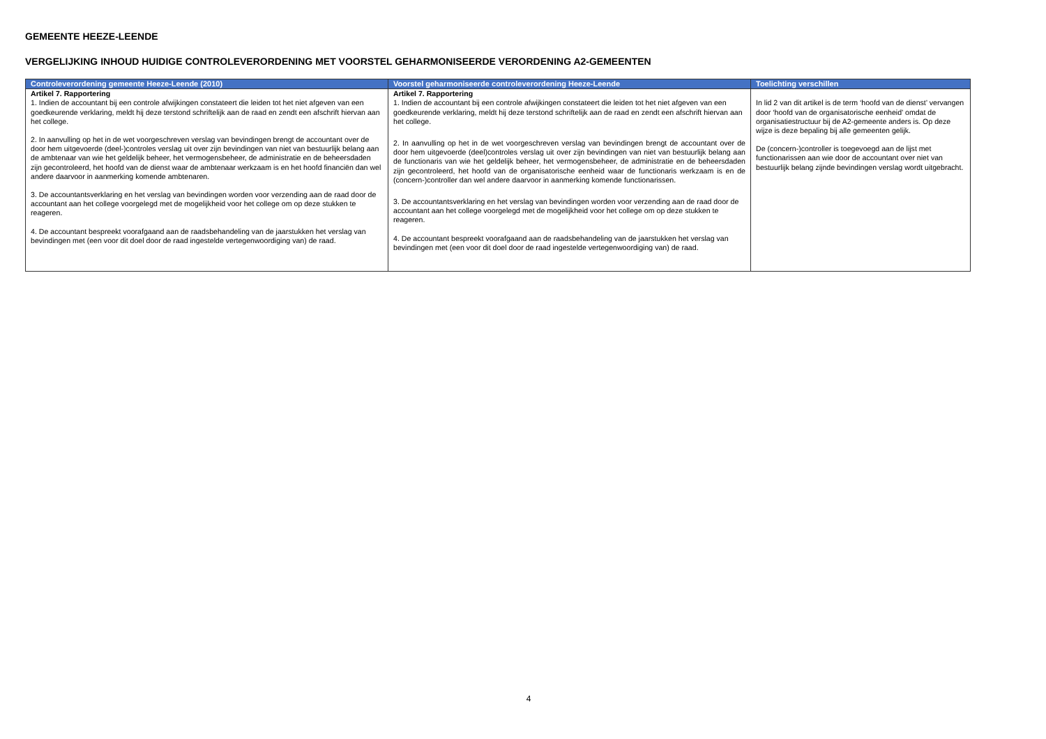GEMEENTE HEEZE-LEENDE
VERGELIJKING INHOUD HUIDIGE CONTROLEVERORDENING MET VOORSTEL GEHARMONISEERDE VERORDENING A2-GEMEENTEN
| Controleverordening gemeente Heeze-Leende (2010) | Voorstel geharmoniseerde controleverordening Heeze-Leende | Toelichting verschillen |
| --- | --- | --- |
| Artikel 7. Rapportering 1. Indien de accountant bij een controle afwijkingen constateert die leiden tot het niet afgeven van een goedkeurende verklaring, meldt hij deze terstond schriftelijk aan de raad en zendt een afschrift hiervan aan het college. 2. In aanvulling op het in de wet voorgeschreven verslag van bevindingen brengt de accountant over de door hem uitgevoerde (deel-)controles verslag uit over zijn bevindingen van niet van bestuurlijk belang aan de ambtenaar van wie het geldelijk beheer, het vermogensbeheer, de administratie en de beheersdaden zijn gecontroleerd, het hoofd van de dienst waar de ambtenaar werkzaam is en het hoofd financiën dan wel andere daarvoor in aanmerking komende ambtenaren. 3. De accountantsverklaring en het verslag van bevindingen worden voor verzending aan de raad door de accountant aan het college voorgelegd met de mogelijkheid voor het college om op deze stukken te reageren. 4. De accountant bespreekt voorafgaand aan de raadsbehandeling van de jaarstukken het verslag van bevindingen met (een voor dit doel door de raad ingestelde vertegenwoordiging van) de raad. | Artikel 7. Rapportering 1. Indien de accountant bij een controle afwijkingen constateert die leiden tot het niet afgeven van een goedkeurende verklaring, meldt hij deze terstond schriftelijk aan de raad en zendt een afschrift hiervan aan het college. 2. In aanvulling op het in de wet voorgeschreven verslag van bevindingen brengt de accountant over de door hem uitgevoerde (deel)controles verslag uit over zijn bevindingen van niet van bestuurlijk belang aan de functionaris van wie het geldelijk beheer, het vermogensbeheer, de administratie en de beheersdaden zijn gecontroleerd, het hoofd van de organisatorische eenheid waar de functionaris werkzaam is en de (concern-)controller dan wel andere daarvoor in aanmerking komende functionarissen. 3. De accountantsverklaring en het verslag van bevindingen worden voor verzending aan de raad door de accountant aan het college voorgelegd met de mogelijkheid voor het college om op deze stukken te reageren. 4. De accountant bespreekt voorafgaand aan de raadsbehandeling van de jaarstukken het verslag van bevindingen met (een voor dit doel door de raad ingestelde vertegenwoordiging van) de raad. | In lid 2 van dit artikel is de term ‘hoofd van de dienst’ vervangen door ‘hoofd van de organisatorische eenheid’ omdat de organisatiestructuur bij de A2-gemeente anders is. Op deze wijze is deze bepaling bij alle gemeenten gelijk. De (concern-)controller is toegevoegd aan de lijst met functionarissen aan wie door de accountant over niet van bestuurlijk belang zijnde bevindingen verslag wordt uitgebracht. |
4